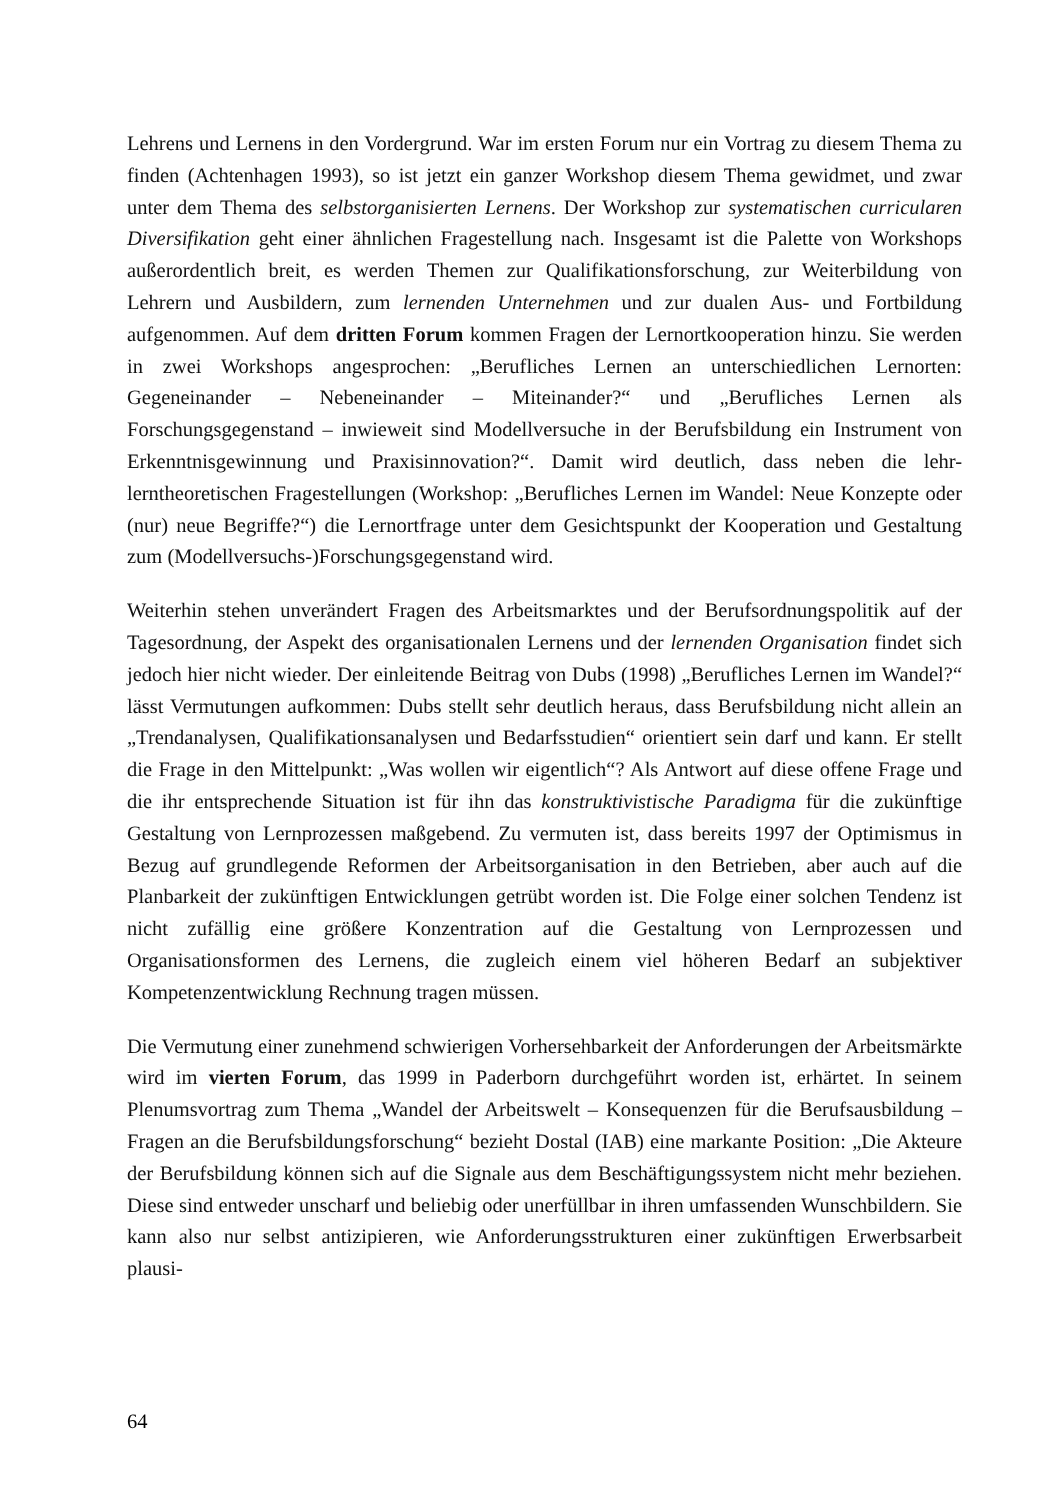Lehrens und Lernens in den Vordergrund. War im ersten Forum nur ein Vortrag zu diesem Thema zu finden (Achtenhagen 1993), so ist jetzt ein ganzer Workshop diesem Thema gewidmet, und zwar unter dem Thema des selbstorganisierten Lernens. Der Workshop zur systematischen curricularen Diversifikation geht einer ähnlichen Fragestellung nach. Insgesamt ist die Palette von Workshops außerordentlich breit, es werden Themen zur Qualifikationsforschung, zur Weiterbildung von Lehrern und Ausbildern, zum lernenden Unternehmen und zur dualen Aus- und Fortbildung aufgenommen. Auf dem dritten Forum kommen Fragen der Lernortkooperation hinzu. Sie werden in zwei Workshops angesprochen: „Berufliches Lernen an unterschiedlichen Lernorten: Gegeneinander – Nebeneinander – Miteinander?“ und „Berufliches Lernen als Forschungsgegenstand – inwieweit sind Modellversuche in der Berufsbildung ein Instrument von Erkenntnisgewinnung und Praxisinnovation?“. Damit wird deutlich, dass neben die lehr-lerntheoretischen Fragestellungen (Workshop: „Berufliches Lernen im Wandel: Neue Konzepte oder (nur) neue Begriffe?“) die Lernortfrage unter dem Gesichtspunkt der Kooperation und Gestaltung zum (Modellversuchs-)Forschungsgegenstand wird.
Weiterhin stehen unverändert Fragen des Arbeitsmarktes und der Berufsordnungspolitik auf der Tagesordnung, der Aspekt des organisationalen Lernens und der lernenden Organisation findet sich jedoch hier nicht wieder. Der einleitende Beitrag von Dubs (1998) „Berufliches Lernen im Wandel?“ lässt Vermutungen aufkommen: Dubs stellt sehr deutlich heraus, dass Berufsbildung nicht allein an „Trendanalysen, Qualifikationsanalysen und Bedarfsstudien“ orientiert sein darf und kann. Er stellt die Frage in den Mittelpunkt: „Was wollen wir eigentlich“? Als Antwort auf diese offene Frage und die ihr entsprechende Situation ist für ihn das konstruktivistische Paradigma für die zukünftige Gestaltung von Lernprozessen maßgebend. Zu vermuten ist, dass bereits 1997 der Optimismus in Bezug auf grundlegende Reformen der Arbeitsorganisation in den Betrieben, aber auch auf die Planbarkeit der zukünftigen Entwicklungen getrübt worden ist. Die Folge einer solchen Tendenz ist nicht zufällig eine größere Konzentration auf die Gestaltung von Lernprozessen und Organisationsformen des Lernens, die zugleich einem viel höheren Bedarf an subjektiver Kompetenzentwicklung Rechnung tragen müssen.
Die Vermutung einer zunehmend schwierigen Vorhersehbarkeit der Anforderungen der Arbeitsmärkte wird im vierten Forum, das 1999 in Paderborn durchgeführt worden ist, erhärtet. In seinem Plenumsvortrag zum Thema „Wandel der Arbeitswelt – Konsequenzen für die Berufsausbildung – Fragen an die Berufsbildungsforschung“ bezieht Dostal (IAB) eine markante Position: „Die Akteure der Berufsbildung können sich auf die Signale aus dem Beschäftigungssystem nicht mehr beziehen. Diese sind entweder unscharf und beliebig oder unerfüllbar in ihren umfassenden Wunschbildern. Sie kann also nur selbst antizipieren, wie Anforderungsstrukturen einer zukünftigen Erwerbsarbeit plausi-
64